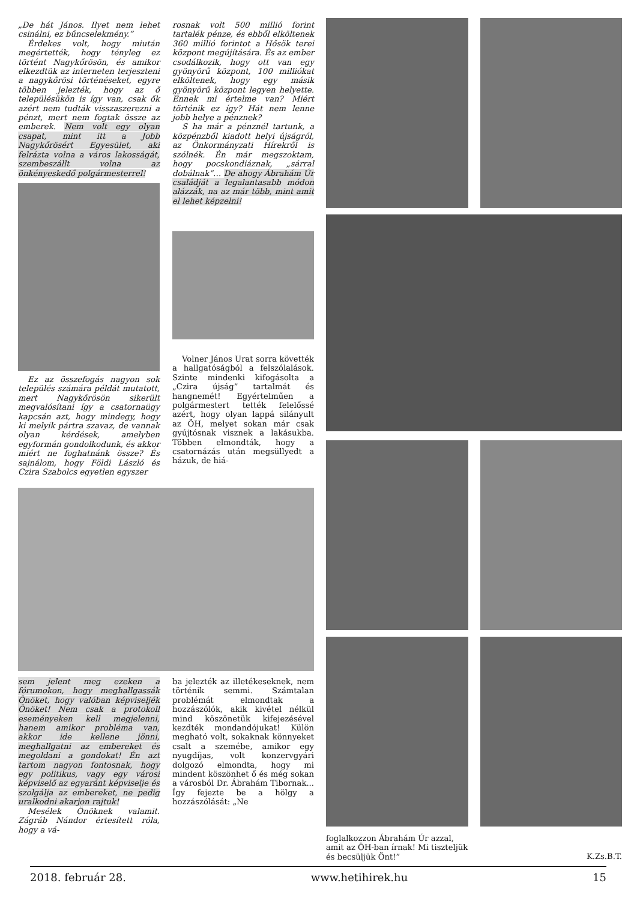„De hát János. Ilyet nem lehet csinálni, ez bűncselekmény.”
Érdekes volt, hogy miután megértették, hogy tényleg ez történt Nagykőrösön, és amikor elkezdtük az interneten terjeszteni a nagykőrösi történéseket, egyre többen jelezték, hogy az ő településükön is így van, csak ők azért nem tudták visszaszerezni a pénzt, mert nem fogtak össze az emberek. Nem volt egy olyan csapat, mint itt a Jobb Nagykőrösért Egyesület, aki felrázta volna a város lakosságát, szembeszállt volna az önkényeskedő polgármesterrel!
Ez az összefogás nagyon sok település számára példát mutatott, mert Nagykőrösön sikerült megvalósítani így a csatornaügy kapcsán azt, hogy mindegy, hogy ki melyik pártra szavaz, de vannak olyan kérdések, amelyben egyformán gondolkodunk, és akkor miért ne foghatnánk össze? És sajnálom, hogy Földi László és Czira Szabolcs egyetlen egyszer
rosnak volt 500 millió forint tartalék pénze, és ebből elköltenek 360 millió forintot a Hősök terei központ megújítására. És az ember csodálkozik, hogy ott van egy gyönyörű központ, 100 milliókat elköltenek, hogy egy másik gyönyörű központ legyen helyette. Ennek mi értelme van? Miért történik ez így? Hát nem lenne jobb helye a pénznek?
S ha már a pénznél tartunk, a közpénzből kiadott helyi újságról, az Önkormányzati Hírekről is szólnék. Én már megszoktam, hogy pocskondiáznak, „sárral dobálnak”… De ahogy Ábrahám Úr családját a legalantasabb módon alázzák, na az már több, mint amit el lehet képzelni!
Volner János Urat sorra követték a hallgatóságból a felszólalások. Szinte mindenki kifogásolta a „Czira újság” tartalmát és hangnemét! Egyértelműen a polgármestert tették felelőssé azért, hogy olyan lappá silányult az ÖH, melyet sokan már csak gyújtósnak visznek a lakásukba. Többen elmondták, hogy a csatornázás után megsüllyedt a házuk, de hiá-
sem jelent meg ezeken a fórumokon, hogy meghallgassák Önöket, hogy valóban képviseljék Önöket! Nem csak a protokoll eseményeken kell megjelenni, hanem amikor probléma van, akkor ide kellene jönni, meghallgatni az embereket és megoldani a gondokat! Én azt tartom nagyon fontosnak, hogy egy politikus, vagy egy városi képviselő az egyaránt képviselje és szolgálja az embereket, ne pedig uralkodni akarjon rajtuk!
Mesélek Önöknek valamit. Zágráb Nándor értesített róla, hogy a vá-
ba jelezték az illetékeseknek, nem történik semmi. Számtalan problémát elmondtak a hozzászólók, akik kivétel nélkül mind köszönetük kifejezésével kezdték mondandójukat! Külön megható volt, sokaknak könnyeket csalt a szemébe, amikor egy nyugdíjas, volt konzervgyári dolgozó elmondta, hogy mi mindent köszönhet ő és még sokan a városból Dr. Ábrahám Tibornak... Így fejezte be a hölgy a hozzászólását: „Ne
foglalkozzon Ábrahám Úr azzal, amit az ÖH-ban írnak! Mi tiszteljük és becsüljük Önt!”
K.Zs.B.T.
2018. február 28. www.hetihirek.hu 15